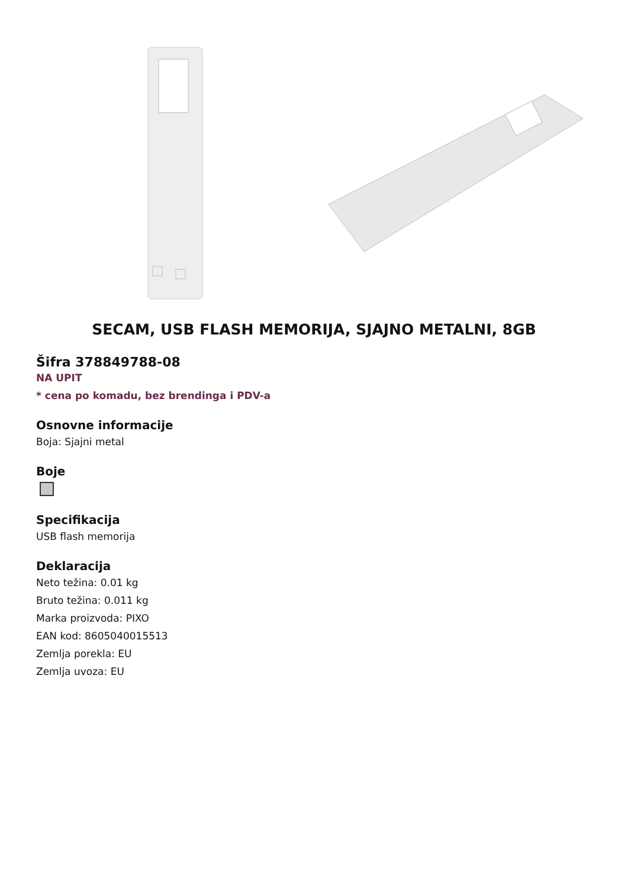SECAM, USB FLASH MEMORIJA, SJAJNO METALNI, 8GB
Šifra 378849788-08
NA UPIT
* cena po komadu, bez brendinga i PDV-a
Osnovne informacije
Boja: Sjajni metal
Boje
Specifikacija
USB flash memorija
Deklaracija
Neto težina: 0.01 kg
Bruto težina: 0.011 kg
Marka proizvoda: PIXO
EAN kod: 8605040015513
Zemlja porekla: EU
Zemlja uvoza: EU